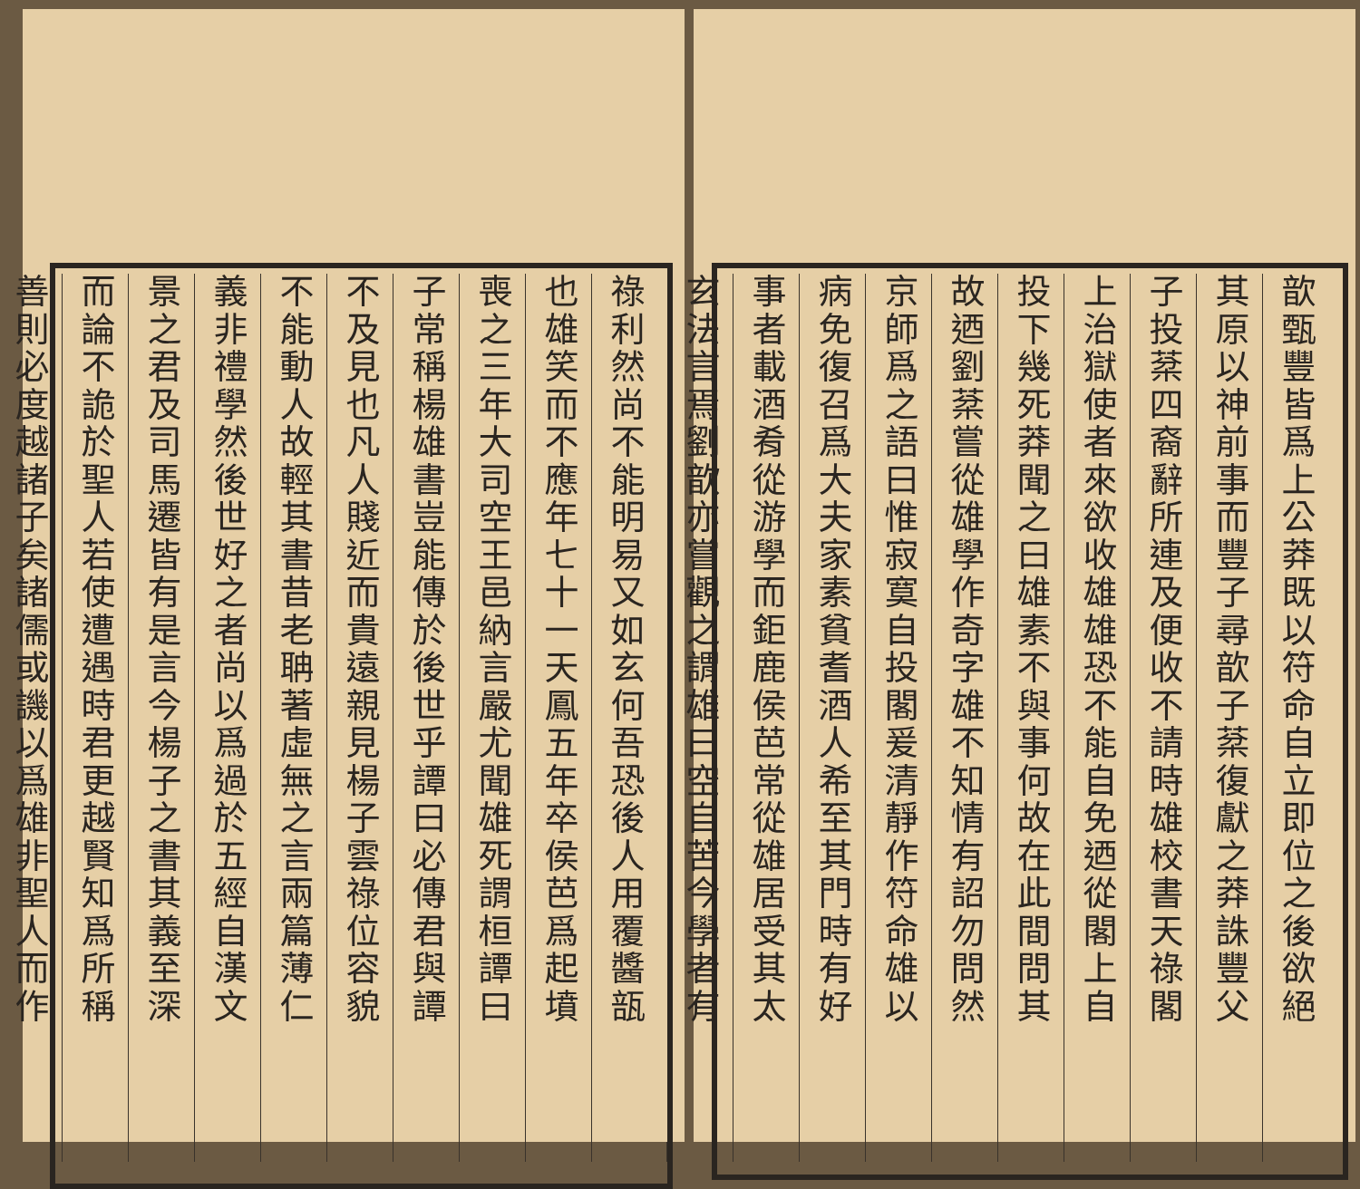歆甄豐皆爲上公莽既以符命自立即位之後欲絕
其原以神前事而豐子尋歆子棻復獻之莽誅豐父
子投棻四裔辭所連及便收不請時雄校書天祿閣
上治獄使者來欲收雄雄恐不能自免迺從閣上自
投下幾死莽聞之曰雄素不與事何故在此間問其
故迺劉棻嘗從雄學作奇字雄不知情有詔勿問然
京師爲之語曰惟寂寞自投閣爰清靜作符命雄以
病免復召爲大夫家素貧耆酒人希至其門時有好
事者載酒肴從游學而鉅鹿侯芭常從雄居受其太
玄法言焉劉歆亦嘗觀之謂雄曰空自苦今學者有
祿利然尚不能明易又如玄何吾恐後人用覆醬瓿
也雄笑而不應年七十一天鳳五年卒侯芭爲起墳
喪之三年大司空王邑納言嚴尤聞雄死謂桓譚曰
子常稱楊雄書豈能傳於後世乎譚曰必傳君與譚
不及見也凡人賤近而貴遠親見楊子雲祿位容貌
不能動人故輕其書昔老聃著虛無之言兩篇薄仁
義非禮學然後世好之者尚以爲過於五經自漢文
景之君及司馬遷皆有是言今楊子之書其義至深
而論不詭於聖人若使遭遇時君更越賢知爲所稱
善則必度越諸子矣諸儒或譏以爲雄非聖人而作